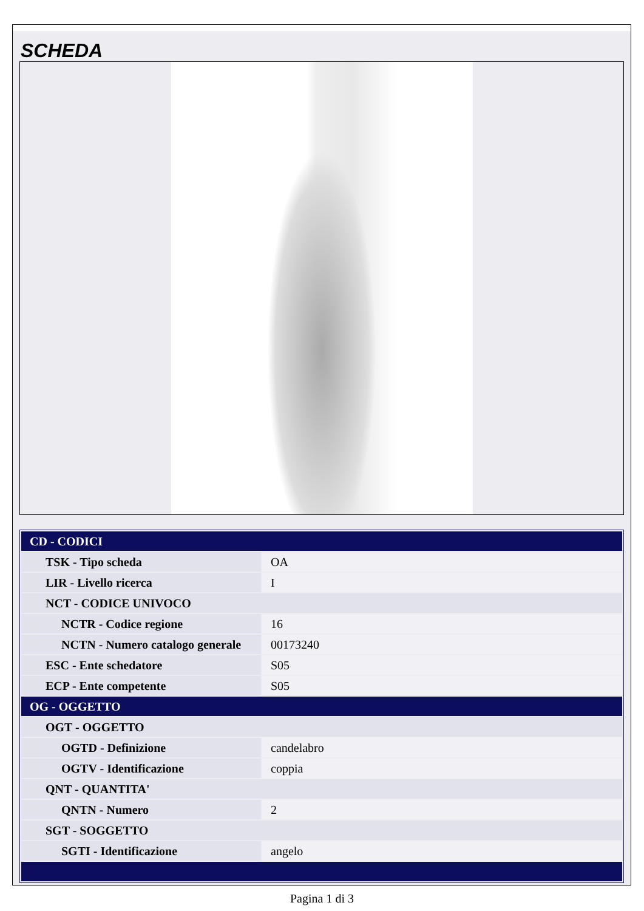SCHEDA
| CD - CODICI | |
| TSK - Tipo scheda | OA |
| LIR - Livello ricerca | I |
| NCT - CODICE UNIVOCO | |
| NCTR - Codice regione | 16 |
| NCTN - Numero catalogo generale | 00173240 |
| ESC - Ente schedatore | S05 |
| ECP - Ente competente | S05 |
| OG - OGGETTO | |
| OGT - OGGETTO | |
| OGTD - Definizione | candelabro |
| OGTV - Identificazione | coppia |
| QNT - QUANTITA' | |
| QNTN - Numero | 2 |
| SGT - SOGGETTO | |
| SGTI - Identificazione | angelo |
Pagina 1 di 3